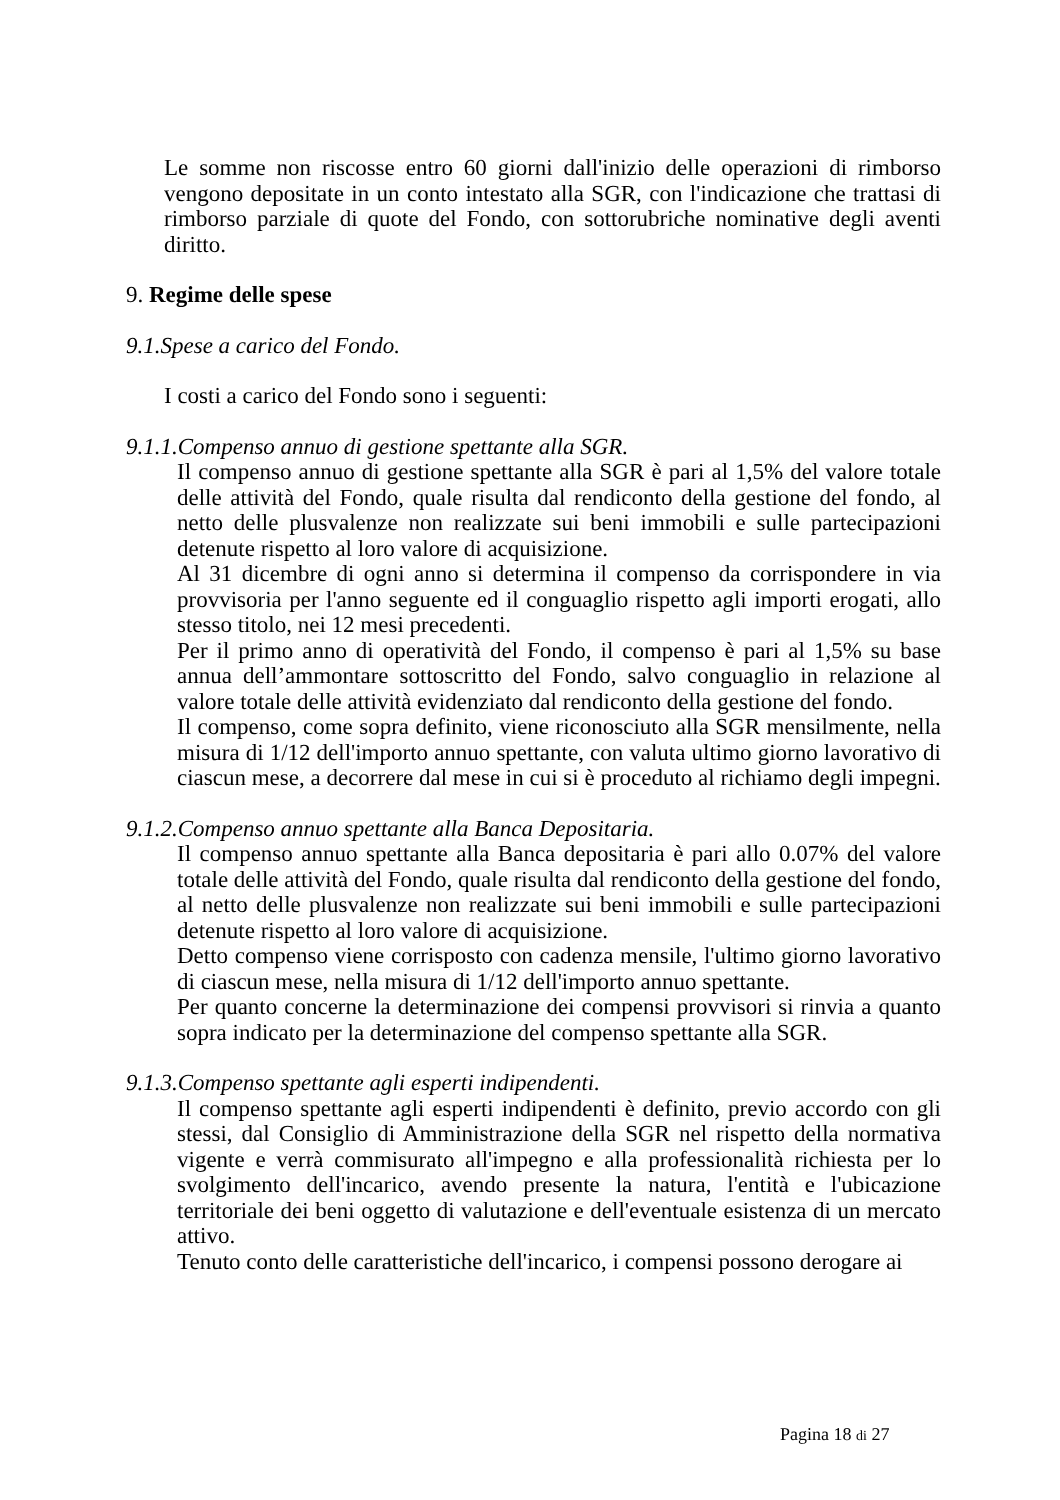Le somme non riscosse entro 60 giorni dall'inizio delle operazioni di rimborso vengono depositate in un conto intestato alla SGR, con l'indicazione che trattasi di rimborso parziale di quote del Fondo, con sottorubriche nominative degli aventi diritto.
9. Regime delle spese
9.1.Spese a carico del Fondo.
I costi a carico del Fondo sono i seguenti:
9.1.1.Compenso annuo di gestione spettante alla SGR.
Il compenso annuo di gestione spettante alla SGR è pari al 1,5% del valore totale delle attività del Fondo, quale risulta dal rendiconto della gestione del fondo, al netto delle plusvalenze non realizzate sui beni immobili e sulle partecipazioni detenute rispetto al loro valore di acquisizione.
Al 31 dicembre di ogni anno si determina il compenso da corrispondere in via provvisoria per l'anno seguente ed il conguaglio rispetto agli importi erogati, allo stesso titolo, nei 12 mesi precedenti.
Per il primo anno di operatività del Fondo, il compenso è pari al 1,5% su base annua dell’ammontare sottoscritto del Fondo, salvo conguaglio in relazione al valore totale delle attività evidenziato dal rendiconto della gestione del fondo.
Il compenso, come sopra definito, viene riconosciuto alla SGR mensilmente, nella misura di 1/12 dell'importo annuo spettante, con valuta ultimo giorno lavorativo di ciascun mese, a decorrere dal mese in cui si è proceduto al richiamo degli impegni.
9.1.2.Compenso annuo spettante alla Banca Depositaria.
Il compenso annuo spettante alla Banca depositaria è pari allo 0.07% del valore totale delle attività del Fondo, quale risulta dal rendiconto della gestione del fondo, al netto delle plusvalenze non realizzate sui beni immobili e sulle partecipazioni detenute rispetto al loro valore di acquisizione.
Detto compenso viene corrisposto con cadenza mensile, l'ultimo giorno lavorativo di ciascun mese, nella misura di 1/12 dell'importo annuo spettante.
Per quanto concerne la determinazione dei compensi provvisori si rinvia a quanto sopra indicato per la determinazione del compenso spettante alla SGR.
9.1.3.Compenso spettante agli esperti indipendenti.
Il compenso spettante agli esperti indipendenti è definito, previo accordo con gli stessi, dal Consiglio di Amministrazione della SGR nel rispetto della normativa vigente e verrà commisurato all'impegno e alla professionalità richiesta per lo svolgimento dell'incarico, avendo presente la natura, l'entità e l'ubicazione territoriale dei beni oggetto di valutazione e dell'eventuale esistenza di un mercato attivo.
Tenuto conto delle caratteristiche dell'incarico, i compensi possono derogare ai
Pagina 18 di 27